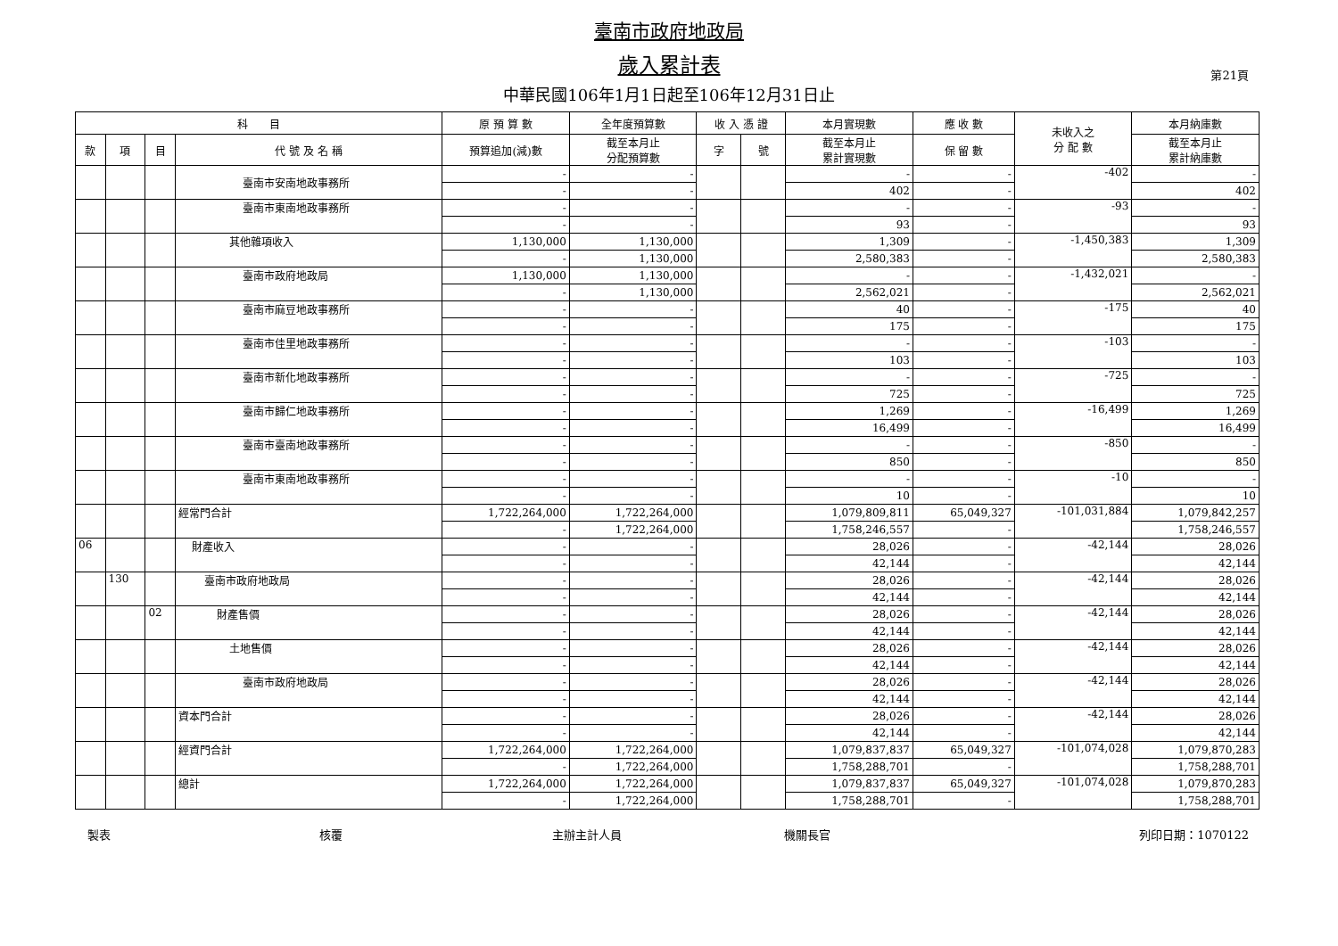臺南市政府地政局
歲入累計表
中華民國106年1月1日起至106年12月31日止
第21頁
| 科 目 | | | | 原 預 算 數 | 全年度預算數 | 收 入 憑 證 | | 本月實現數 | 應 收 數 | 未收入之 分 配 數 | 本月納庫數 |
| --- | --- | --- | --- | --- | --- | --- | --- | --- | --- | --- | --- |
| 款 | 項 | 目 | 代 號 及 名 稱 | 預算追加(減)數 | 截至本月止 分配預算數 | 字 | 號 | 截至本月止 累計實現數 | 保 留 數 | | 截至本月止 累計納庫數 |
| | | | 臺南市安南地政事務所 | - | - | | | - | - | -402 | - |
| | | | | - | - | | | 402 | - | | 402 |
| | | | 臺南市東南地政事務所 | - | - | | | - | - | -93 | - |
| | | | | - | - | | | 93 | - | | 93 |
| | | | 其他雜項收入 | 1,130,000 | 1,130,000 | | | 1,309 | - | -1,450,383 | 1,309 |
| | | | | - | 1,130,000 | | | 2,580,383 | - | | 2,580,383 |
| | | | 臺南市政府地政局 | 1,130,000 | 1,130,000 | | | - | - | -1,432,021 | - |
| | | | | - | 1,130,000 | | | 2,562,021 | - | | 2,562,021 |
| | | | 臺南市麻豆地政事務所 | - | - | | | 40 | - | -175 | 40 |
| | | | | - | - | | | 175 | - | | 175 |
| | | | 臺南市佳里地政事務所 | - | - | | | - | - | -103 | - |
| | | | | - | - | | | 103 | - | | 103 |
| | | | 臺南市新化地政事務所 | - | - | | | - | - | -725 | - |
| | | | | - | - | | | 725 | - | | 725 |
| | | | 臺南市歸仁地政事務所 | - | - | | | 1,269 | - | -16,499 | 1,269 |
| | | | | - | - | | | 16,499 | - | | 16,499 |
| | | | 臺南市臺南地政事務所 | - | - | | | - | - | -850 | - |
| | | | | - | - | | | 850 | - | | 850 |
| | | | 臺南市東南地政事務所 | - | - | | | - | - | -10 | - |
| | | | | - | - | | | 10 | - | | 10 |
| | | | 經常門合計 | 1,722,264,000 | 1,722,264,000 | | | 1,079,809,811 | 65,049,327 | -101,031,884 | 1,079,842,257 |
| | | | | - | 1,722,264,000 | | | 1,758,246,557 | - | | 1,758,246,557 |
| 06 | | | 財產收入 | - | - | | | 28,026 | - | -42,144 | 28,026 |
| | | | | - | - | | | 42,144 | - | | 42,144 |
| | 130 | | 臺南市政府地政局 | - | - | | | 28,026 | - | -42,144 | 28,026 |
| | | | | - | - | | | 42,144 | - | | 42,144 |
| | | 02 | 財產售價 | - | - | | | 28,026 | - | -42,144 | 28,026 |
| | | | | - | - | | | 42,144 | - | | 42,144 |
| | | | 土地售價 | - | - | | | 28,026 | - | -42,144 | 28,026 |
| | | | | - | - | | | 42,144 | - | | 42,144 |
| | | | 臺南市政府地政局 | - | - | | | 28,026 | - | -42,144 | 28,026 |
| | | | | - | - | | | 42,144 | - | | 42,144 |
| | | | 資本門合計 | - | - | | | 28,026 | - | -42,144 | 28,026 |
| | | | | - | - | | | 42,144 | - | | 42,144 |
| | | | 經資門合計 | 1,722,264,000 | 1,722,264,000 | | | 1,079,837,837 | 65,049,327 | -101,074,028 | 1,079,870,283 |
| | | | | - | 1,722,264,000 | | | 1,758,288,701 | - | | 1,758,288,701 |
| | | | 總計 | 1,722,264,000 | 1,722,264,000 | | | 1,079,837,837 | 65,049,327 | -101,074,028 | 1,079,870,283 |
| | | | | - | 1,722,264,000 | | | 1,758,288,701 | - | | 1,758,288,701 |
製表 核覆 主辦主計人員 機關長官 列印日期：1070122